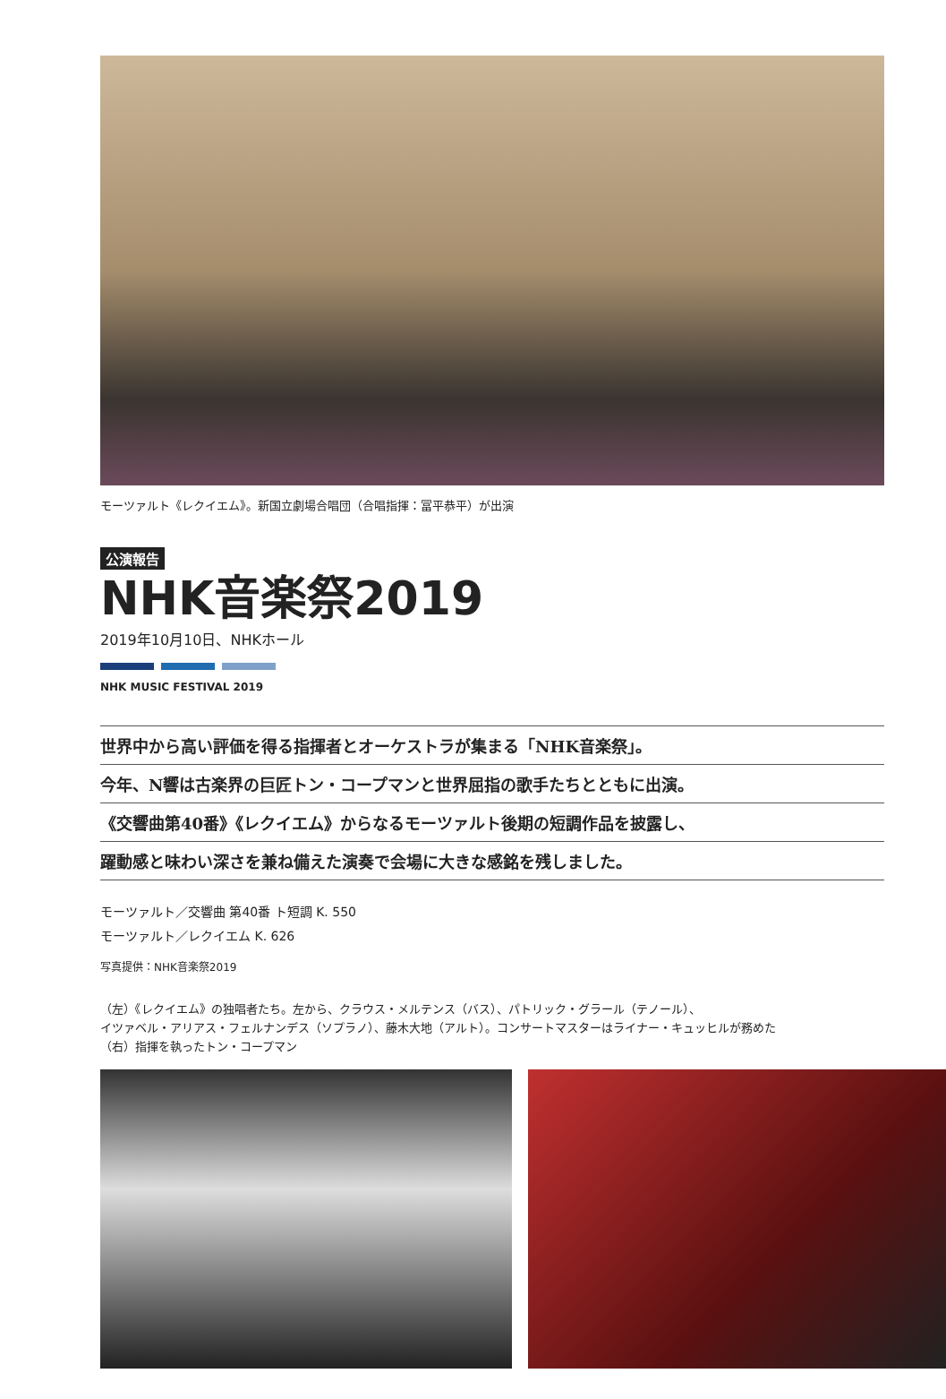モーツァルト《レクイエム》。新国立劇場合唱団（合唱指揮：冨平恭平）が出演
公演報告
NHK音楽祭2019
2019年10月10日、NHKホール
NHK MUSIC FESTIVAL 2019
世界中から高い評価を得る指揮者とオーケストラが集まる「NHK音楽祭」。
今年、N響は古楽界の巨匠トン・コープマンと世界屈指の歌手たちとともに出演。
《交響曲第40番》《レクイエム》からなるモーツァルト後期の短調作品を披露し、
躍動感と味わい深さを兼ね備えた演奏で会場に大きな感銘を残しました。
モーツァルト／交響曲 第40番 ト短調 K. 550
モーツァルト／レクイエム K. 626
写真提供：NHK音楽祭2019
（左）《レクイエム》の独唱者たち。左から、クラウス・メルテンス（バス）、パトリック・グラール（テノール）、
イツァベル・アリアス・フェルナンデス（ソプラノ）、藤木大地（アルト）。コンサートマスターはライナー・キュッヒルが務めた
（右）指揮を執ったトン・コープマン